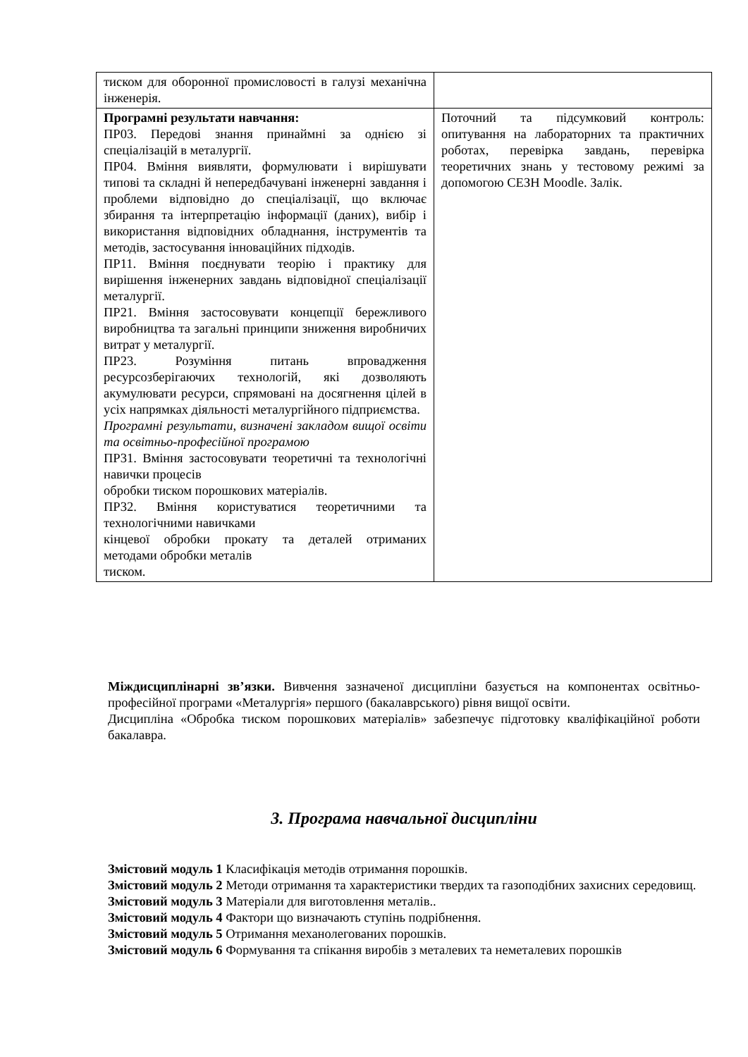| тиском для оборонної промисловості в галузі механічна інженерія. | |
| Програмні результати навчання: ПР03. Передові знання принаймні за однією зі спеціалізацій в металургії. ПР04. Вміння виявляти, формулювати і вирішувати типові та складні й непередбачувані інженерні завдання і проблеми відповідно до спеціалізації, що включає збирання та інтерпретацію інформації (даних), вибір і використання відповідних обладнання, інструментів та методів, застосування інноваційних підходів. ПР11. Вміння поєднувати теорію і практику для вирішення інженерних завдань відповідної спеціалізації металургії. ПР21. Вміння застосовувати концепції бережливого виробництва та загальні принципи зниження виробничих витрат у металургії. ПР23. Розуміння питань впровадження ресурсозберігаючих технологій, які дозволяють акумулювати ресурси, спрямовані на досягнення цілей в усіх напрямках діяльності металургійного підприємства. Програмні результати, визначені закладом вищої освіти та освітньо-професійної програмою ПР31. Вміння застосовувати теоретичні та технологічні навички процесів обробки тиском порошкових матеріалів. ПР32. Вміння користуватися теоретичними та технологічними навичками кінцевої обробки прокату та деталей отриманих методами обробки металів тиском. | Поточний та підсумковий контроль: опитування на лабораторних та практичних роботах, перевірка завдань, перевірка теоретичних знань у тестовому режимі за допомогою СЕЗН Moodle. Залік. |
Міждисциплінарні зв’язки. Вивчення зазначеної дисципліни базується на компонентах освітньо- професійної програми «Металургія» першого (бакалаврського) рівня вищої освіти.
Дисципліна «Обробка тиском порошкових матеріалів» забезпечує підготовку кваліфікаційної роботи бакалавра.
3. Програма навчальної дисципліни
Змістовий модуль 1 Класифікація методів отримання порошків.
Змістовий модуль 2 Методи отримання та характеристики твердих та газоподібних захисних середовищ.
Змістовий модуль 3 Матеріали для виготовлення металів..
Змістовий модуль 4 Фактори що визначають ступінь подрібнення.
Змістовий модуль 5 Отримання механолегованих порошків.
Змістовий модуль 6 Формування та спікання виробів з металевих та неметалевих порошків